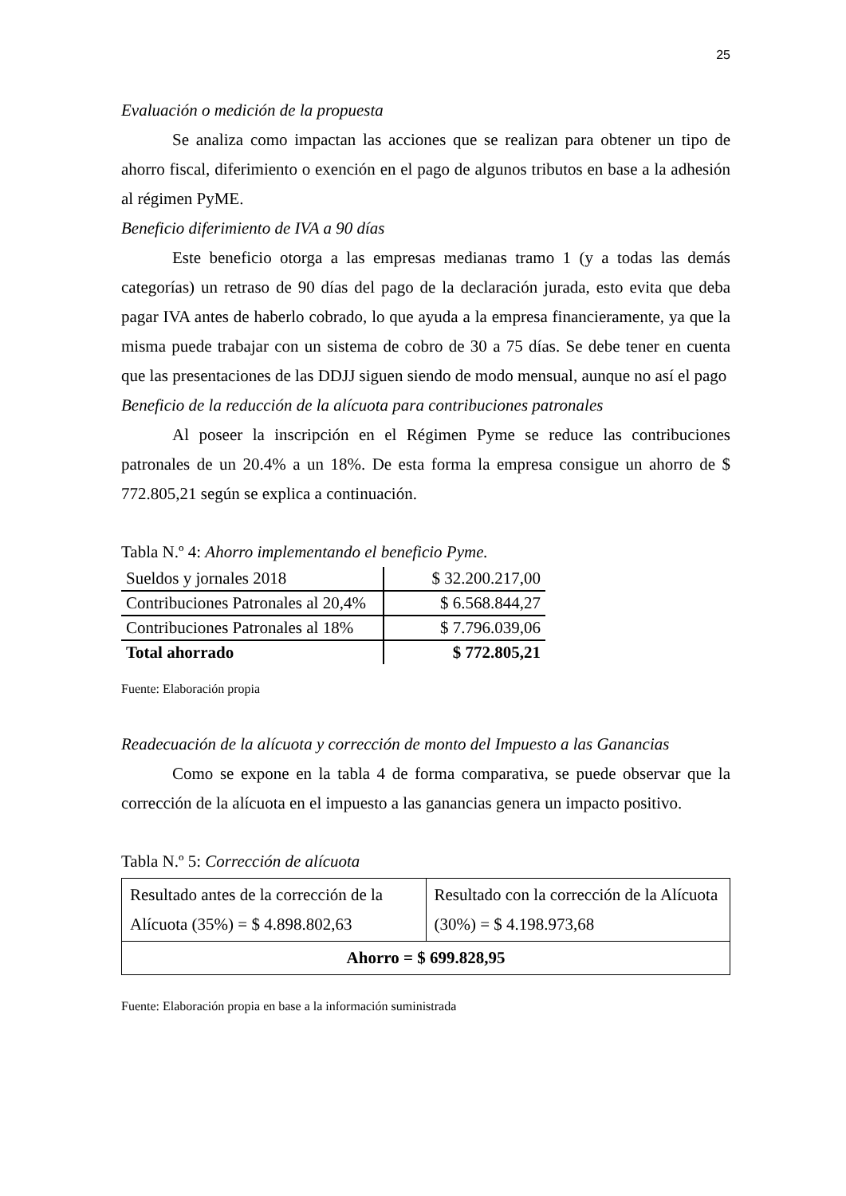25
Evaluación o medición de la propuesta
Se analiza como impactan las acciones que se realizan para obtener un tipo de ahorro fiscal, diferimiento o exención en el pago de algunos tributos en base a la adhesión al régimen PyME.
Beneficio diferimiento de IVA a 90 días
Este beneficio otorga a las empresas medianas tramo 1 (y a todas las demás categorías) un retraso de 90 días del pago de la declaración jurada, esto evita que deba pagar IVA antes de haberlo cobrado, lo que ayuda a la empresa financieramente, ya que la misma puede trabajar con un sistema de cobro de 30 a 75 días. Se debe tener en cuenta que las presentaciones de las DDJJ siguen siendo de modo mensual, aunque no así el pago
Beneficio de la reducción de la alícuota para contribuciones patronales
Al poseer la inscripción en el Régimen Pyme se reduce las contribuciones patronales de un 20.4% a un 18%. De esta forma la empresa consigue un ahorro de $ 772.805,21 según se explica a continuación.
Tabla N.º 4: Ahorro implementando el beneficio Pyme.
| Sueldos y jornales 2018 | $ 32.200.217,00 |
| Contribuciones Patronales al 20,4% | $ 6.568.844,27 |
| Contribuciones Patronales al 18% | $ 7.796.039,06 |
| Total ahorrado | $ 772.805,21 |
Fuente: Elaboración propia
Readecuación de la alícuota y corrección de monto del Impuesto a las Ganancias
Como se expone en la tabla 4 de forma comparativa, se puede observar que la corrección de la alícuota en el impuesto a las ganancias genera un impacto positivo.
Tabla N.º 5: Corrección de alícuota
| Resultado antes de la corrección de la Alícuota (35%) = $ 4.898.802,63 | Resultado con la corrección de la Alícuota (30%) = $ 4.198.973,68 |
| Ahorro = $ 699.828,95 | |
Fuente: Elaboración propia en base a la información suministrada